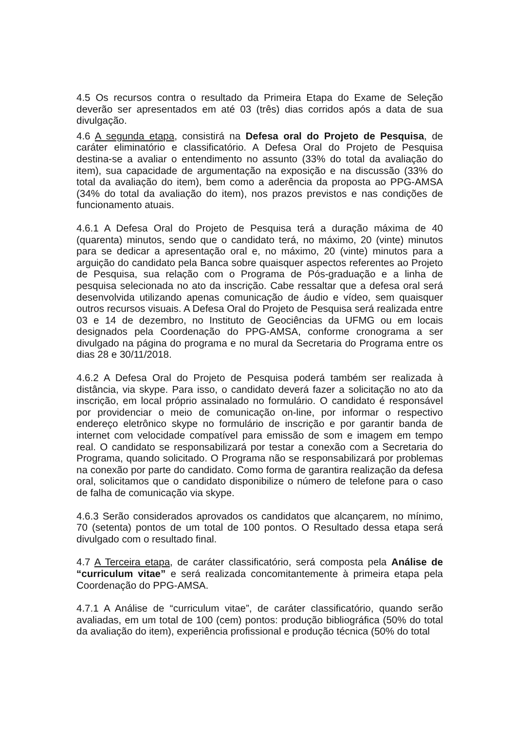4.5 Os recursos contra o resultado da Primeira Etapa do Exame de Seleção deverão ser apresentados em até 03 (três) dias corridos após a data de sua divulgação.
4.6 A segunda etapa, consistirá na Defesa oral do Projeto de Pesquisa, de caráter eliminatório e classificatório. A Defesa Oral do Projeto de Pesquisa destina-se a avaliar o entendimento no assunto (33% do total da avaliação do item), sua capacidade de argumentação na exposição e na discussão (33% do total da avaliação do item), bem como a aderência da proposta ao PPG-AMSA (34% do total da avaliação do item), nos prazos previstos e nas condições de funcionamento atuais.
4.6.1 A Defesa Oral do Projeto de Pesquisa terá a duração máxima de 40 (quarenta) minutos, sendo que o candidato terá, no máximo, 20 (vinte) minutos para se dedicar a apresentação oral e, no máximo, 20 (vinte) minutos para a arguição do candidato pela Banca sobre quaisquer aspectos referentes ao Projeto de Pesquisa, sua relação com o Programa de Pós-graduação e a linha de pesquisa selecionada no ato da inscrição. Cabe ressaltar que a defesa oral será desenvolvida utilizando apenas comunicação de áudio e vídeo, sem quaisquer outros recursos visuais. A Defesa Oral do Projeto de Pesquisa será realizada entre 03 e 14 de dezembro, no Instituto de Geociências da UFMG ou em locais designados pela Coordenação do PPG-AMSA, conforme cronograma a ser divulgado na página do programa e no mural da Secretaria do Programa entre os dias 28 e 30/11/2018.
4.6.2 A Defesa Oral do Projeto de Pesquisa poderá também ser realizada à distância, via skype. Para isso, o candidato deverá fazer a solicitação no ato da inscrição, em local próprio assinalado no formulário. O candidato é responsável por providenciar o meio de comunicação on-line, por informar o respectivo endereço eletrônico skype no formulário de inscrição e por garantir banda de internet com velocidade compatível para emissão de som e imagem em tempo real. O candidato se responsabilizará por testar a conexão com a Secretaria do Programa, quando solicitado. O Programa não se responsabilizará por problemas na conexão por parte do candidato. Como forma de garantira realização da defesa oral, solicitamos que o candidato disponibilize o número de telefone para o caso de falha de comunicação via skype.
4.6.3 Serão considerados aprovados os candidatos que alcançarem, no mínimo, 70 (setenta) pontos de um total de 100 pontos. O Resultado dessa etapa será divulgado com o resultado final.
4.7 A Terceira etapa, de caráter classificatório, será composta pela Análise de “curriculum vitae” e será realizada concomitantemente à primeira etapa pela Coordenação do PPG-AMSA.
4.7.1 A Análise de “curriculum vitae”, de caráter classificatório, quando serão avaliadas, em um total de 100 (cem) pontos: produção bibliográfica (50% do total da avaliação do item), experiência profissional e produção técnica (50% do total